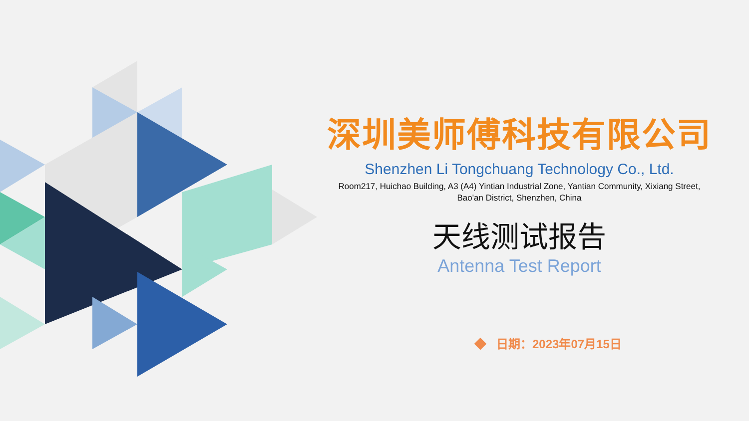深圳美师傅科技有限公司
Shenzhen Li Tongchuang Technology Co., Ltd.
Room217, Huichao Building, A3 (A4) Yintian Industrial Zone, Yantian Community, Xixiang Street,
Bao'an District, Shenzhen, China
天线测试报告
Antenna Test Report
◆ 日期：2023年07月15日